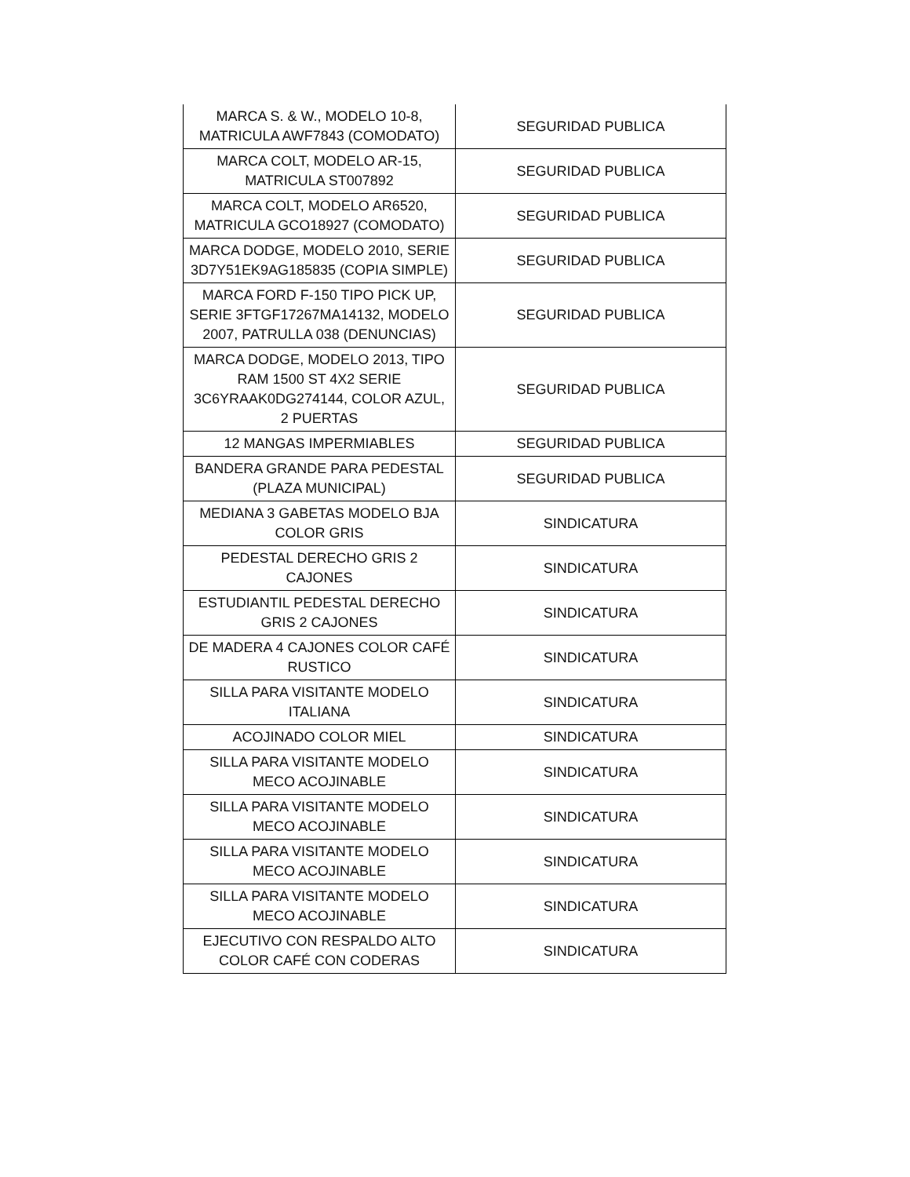| MARCA S. & W., MODELO 10-8, MATRICULA AWF7843 (COMODATO) | SEGURIDAD PUBLICA |
| MARCA COLT, MODELO AR-15, MATRICULA ST007892 | SEGURIDAD PUBLICA |
| MARCA COLT, MODELO AR6520, MATRICULA GCO18927 (COMODATO) | SEGURIDAD PUBLICA |
| MARCA DODGE, MODELO 2010, SERIE 3D7Y51EK9AG185835 (COPIA SIMPLE) | SEGURIDAD PUBLICA |
| MARCA FORD F-150 TIPO PICK UP, SERIE 3FTGF17267MA14132, MODELO 2007, PATRULLA 038 (DENUNCIAS) | SEGURIDAD PUBLICA |
| MARCA DODGE, MODELO 2013, TIPO RAM 1500 ST 4X2 SERIE 3C6YRAAK0DG274144, COLOR AZUL, 2 PUERTAS | SEGURIDAD PUBLICA |
| 12 MANGAS IMPERMIABLES | SEGURIDAD PUBLICA |
| BANDERA GRANDE PARA PEDESTAL (PLAZA MUNICIPAL) | SEGURIDAD PUBLICA |
| MEDIANA 3 GABETAS MODELO BJA COLOR GRIS | SINDICATURA |
| PEDESTAL DERECHO GRIS 2 CAJONES | SINDICATURA |
| ESTUDIANTIL PEDESTAL DERECHO GRIS 2 CAJONES | SINDICATURA |
| DE MADERA 4 CAJONES COLOR CAFÉ RUSTICO | SINDICATURA |
| SILLA PARA VISITANTE MODELO ITALIANA | SINDICATURA |
| ACOJINADO COLOR MIEL | SINDICATURA |
| SILLA PARA VISITANTE MODELO MECO ACOJINABLE | SINDICATURA |
| SILLA PARA VISITANTE MODELO MECO ACOJINABLE | SINDICATURA |
| SILLA PARA VISITANTE MODELO MECO ACOJINABLE | SINDICATURA |
| SILLA PARA VISITANTE MODELO MECO ACOJINABLE | SINDICATURA |
| EJECUTIVO CON RESPALDO ALTO COLOR CAFÉ CON CODERAS | SINDICATURA |